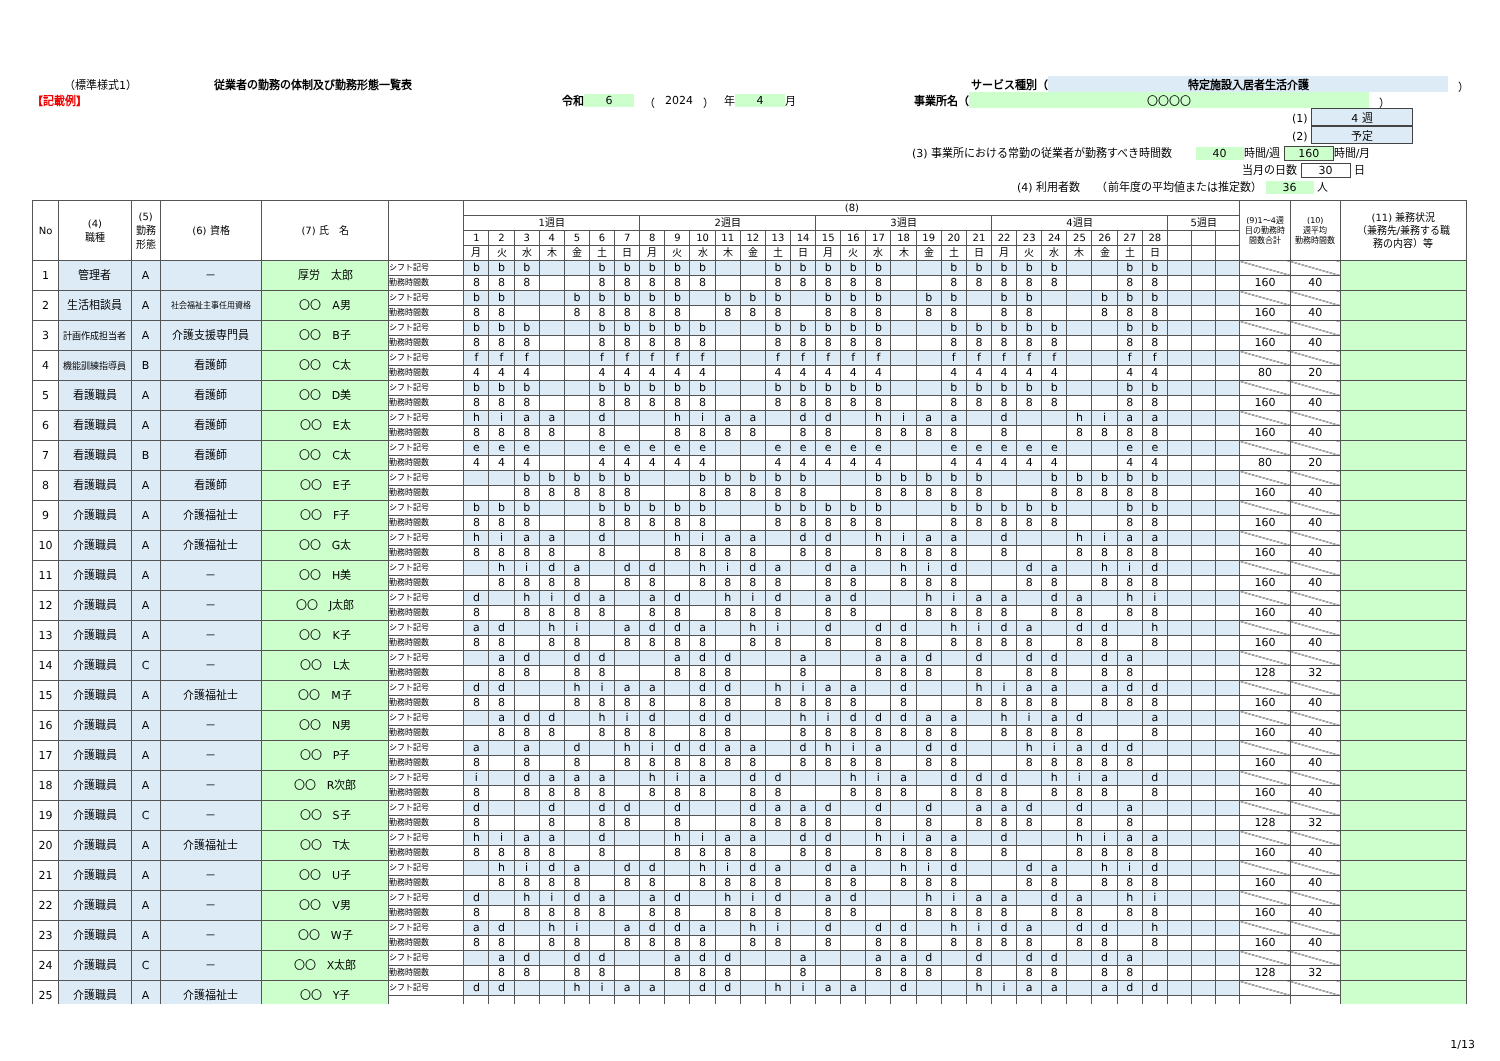（標準様式1） 従業者の勤務の体制及び勤務形態一覧表 サービス種別（ 特定施設入居者生活介護 ）
【記載例】 令和 6 （ 2024 ） 年 4 月 事業所名（ 〇〇〇〇 ）
(1) 4 週
(2) 予定
(3) 事業所における常勤の従業者が勤務すべき時間数 40 時間/週 160 時間/月
当月の日数 30 日
(4) 利用者数　　（前年度の平均値または推定数） 36 人
| No | (4) 職種 | (5) 勤務 形態 | (6) 資格 | (7) 氏 名 | | (8) | | | | | | | | | | | | | | | | | | | | | | | | | | | | | | | (9)1～4週 目の勤務時 間数合計 | (10) 週平均 勤務時間数 | (11) 兼務状況 （兼務先/兼務する職 務の内容）等 |
| --- | --- | --- | --- | --- | --- | --- | --- | --- | --- | --- | --- | --- | --- | --- | --- | --- | --- | --- | --- | --- | --- | --- | --- | --- | --- | --- | --- | --- | --- | --- | --- | --- | --- | --- | --- | --- | --- | --- | --- |
| | | | | | | 1週目 | | | | | | | 2週目 | | | | | | | 3週目 | | | | | | | 4週目 | | | | | | | 5週目 | | | | | |
| | | | | | | 1 | 2 | 3 | 4 | 5 | 6 | 7 | 8 | 9 | 10 | 11 | 12 | 13 | 14 | 15 | 16 | 17 | 18 | 19 | 20 | 21 | 22 | 23 | 24 | 25 | 26 | 27 | 28 | | | | | | |
| | | | | | | 月 | 火 | 水 | 木 | 金 | 土 | 日 | 月 | 火 | 水 | 木 | 金 | 土 | 日 | 月 | 火 | 水 | 木 | 金 | 土 | 日 | 月 | 火 | 水 | 木 | 金 | 土 | 日 | | | | | | |
| 1 | 管理者 | A | － | 厚労 太郎 | シフト記号 | b | b | b | | | b | b | b | b | b | | | b | b | b | b | b | | | b | b | b | b | b | | | b | b | | | | | | |
| | | | | | 勤務時間数 | 8 | 8 | 8 | | | 8 | 8 | 8 | 8 | 8 | | | 8 | 8 | 8 | 8 | 8 | | | 8 | 8 | 8 | 8 | 8 | | | 8 | 8 | | | | 160 | 40 | |
| 2 | 生活相談員 | A | 社会福祉主事任用資格 | 〇〇 A男 | シフト記号 | b | b | | | b | b | b | b | b | | b | b | b | | b | b | b | | b | b | | b | b | | | b | b | b | | | | | | |
| | | | | | 勤務時間数 | 8 | 8 | | | 8 | 8 | 8 | 8 | 8 | | 8 | 8 | 8 | | 8 | 8 | 8 | | 8 | 8 | | 8 | 8 | | | 8 | 8 | 8 | | | | 160 | 40 | |
| 3 | 計画作成担当者 | A | 介護支援専門員 | 〇〇 B子 | シフト記号 | b | b | b | | | b | b | b | b | b | | | b | b | b | b | b | | | b | b | b | b | b | | | b | b | | | | | | |
| | | | | | 勤務時間数 | 8 | 8 | 8 | | | 8 | 8 | 8 | 8 | 8 | | | 8 | 8 | 8 | 8 | 8 | | | 8 | 8 | 8 | 8 | 8 | | | 8 | 8 | | | | 160 | 40 | |
| 4 | 機能訓練指導員 | B | 看護師 | 〇〇 C太 | シフト記号 | f | f | f | | | f | f | f | f | f | | | f | f | f | f | f | | | f | f | f | f | f | | | f | f | | | | | | |
| | | | | | 勤務時間数 | 4 | 4 | 4 | | | 4 | 4 | 4 | 4 | 4 | | | 4 | 4 | 4 | 4 | 4 | | | 4 | 4 | 4 | 4 | 4 | | | 4 | 4 | | | | 80 | 20 | |
| 5 | 看護職員 | A | 看護師 | 〇〇 D美 | シフト記号 | b | b | b | | | b | b | b | b | b | | | b | b | b | b | b | | | b | b | b | b | b | | | b | b | | | | | | |
| | | | | | 勤務時間数 | 8 | 8 | 8 | | | 8 | 8 | 8 | 8 | 8 | | | 8 | 8 | 8 | 8 | 8 | | | 8 | 8 | 8 | 8 | 8 | | | 8 | 8 | | | | 160 | 40 | |
| 6 | 看護職員 | A | 看護師 | 〇〇 E太 | シフト記号 | h | i | a | a | | d | | | h | i | a | a | | d | d | | h | i | a | a | | d | | | h | i | a | a | | | | | | |
| | | | | | 勤務時間数 | 8 | 8 | 8 | 8 | | 8 | | | 8 | 8 | 8 | 8 | | 8 | 8 | | 8 | 8 | 8 | 8 | | 8 | | | 8 | 8 | 8 | 8 | | | | 160 | 40 | |
| 7 | 看護職員 | B | 看護師 | 〇〇 C太 | シフト記号 | e | e | e | | | e | e | e | e | e | | | e | e | e | e | e | | | e | e | e | e | e | | | e | e | | | | | | |
| | | | | | 勤務時間数 | 4 | 4 | 4 | | | 4 | 4 | 4 | 4 | 4 | | | 4 | 4 | 4 | 4 | 4 | | | 4 | 4 | 4 | 4 | 4 | | | 4 | 4 | | | | 80 | 20 | |
| 8 | 看護職員 | A | 看護師 | 〇〇 E子 | シフト記号 | | | b | b | b | b | b | | | b | b | b | b | b | | | b | b | b | b | b | | | b | b | b | b | b | | | | | | |
| | | | | | 勤務時間数 | | | 8 | 8 | 8 | 8 | 8 | | | 8 | 8 | 8 | 8 | 8 | | | 8 | 8 | 8 | 8 | 8 | | | 8 | 8 | 8 | 8 | 8 | | | | 160 | 40 | |
| 9 | 介護職員 | A | 介護福祉士 | 〇〇 F子 | シフト記号 | b | b | b | | | b | b | b | b | b | | | b | b | b | b | b | | | b | b | b | b | b | | | b | b | | | | | | |
| | | | | | 勤務時間数 | 8 | 8 | 8 | | | 8 | 8 | 8 | 8 | 8 | | | 8 | 8 | 8 | 8 | 8 | | | 8 | 8 | 8 | 8 | 8 | | | 8 | 8 | | | | 160 | 40 | |
| 10 | 介護職員 | A | 介護福祉士 | 〇〇 G太 | シフト記号 | h | i | a | a | | d | | | h | i | a | a | | d | d | | h | i | a | a | | d | | | h | i | a | a | | | | | | |
| | | | | | 勤務時間数 | 8 | 8 | 8 | 8 | | 8 | | | 8 | 8 | 8 | 8 | | 8 | 8 | | 8 | 8 | 8 | 8 | | 8 | | | 8 | 8 | 8 | 8 | | | | 160 | 40 | |
| 11 | 介護職員 | A | － | 〇〇 H美 | シフト記号 | | h | i | d | a | | d | d | | h | i | d | a | | d | a | | h | i | d | | | d | a | | h | i | d | | | | | | |
| | | | | | 勤務時間数 | | 8 | 8 | 8 | 8 | | 8 | 8 | | 8 | 8 | 8 | 8 | | 8 | 8 | | 8 | 8 | 8 | | | 8 | 8 | | 8 | 8 | 8 | | | | 160 | 40 | |
| 12 | 介護職員 | A | － | 〇〇 J太郎 | シフト記号 | d | | h | i | d | a | | a | d | | h | i | d | | a | d | | | h | i | a | a | | d | a | | h | i | | | | | | |
| | | | | | 勤務時間数 | 8 | | 8 | 8 | 8 | 8 | | 8 | 8 | | 8 | 8 | 8 | | 8 | 8 | | | 8 | 8 | 8 | 8 | | 8 | 8 | | 8 | 8 | | | | 160 | 40 | |
| 13 | 介護職員 | A | － | 〇〇 K子 | シフト記号 | a | d | | h | i | | a | d | d | a | | h | i | | d | | d | d | | h | i | d | a | | d | d | | h | | | | | | |
| | | | | | 勤務時間数 | 8 | 8 | | 8 | 8 | | 8 | 8 | 8 | 8 | | 8 | 8 | | 8 | | 8 | 8 | | 8 | 8 | 8 | 8 | | 8 | 8 | | 8 | | | | 160 | 40 | |
| 14 | 介護職員 | C | － | 〇〇 L太 | シフト記号 | | a | d | | d | d | | | a | d | d | | | a | | | a | a | d | | d | | d | d | | d | a | | | | | | | |
| | | | | | 勤務時間数 | | 8 | 8 | | 8 | 8 | | | 8 | 8 | 8 | | | 8 | | | 8 | 8 | 8 | | 8 | | 8 | 8 | | 8 | 8 | | | | | 128 | 32 | |
| 15 | 介護職員 | A | 介護福祉士 | 〇〇 M子 | シフト記号 | d | d | | | h | i | a | a | | d | d | | h | i | a | a | | d | | | h | i | a | a | | a | d | d | | | | | | |
| | | | | | 勤務時間数 | 8 | 8 | | | 8 | 8 | 8 | 8 | | 8 | 8 | | 8 | 8 | 8 | 8 | | 8 | | | 8 | 8 | 8 | 8 | | 8 | 8 | 8 | | | | 160 | 40 | |
| 16 | 介護職員 | A | － | 〇〇 N男 | シフト記号 | | a | d | d | | h | i | d | | d | d | | | h | i | d | d | d | a | a | | h | i | a | d | | | a | | | | | | |
| | | | | | 勤務時間数 | | 8 | 8 | 8 | | 8 | 8 | 8 | | 8 | 8 | | | 8 | 8 | 8 | 8 | 8 | 8 | 8 | | 8 | 8 | 8 | 8 | | | 8 | | | | 160 | 40 | |
| 17 | 介護職員 | A | － | 〇〇 P子 | シフト記号 | a | | a | | d | | h | i | d | d | a | a | | d | h | i | a | | d | d | | | h | i | a | d | d | | | | | | | |
| | | | | | 勤務時間数 | 8 | | 8 | | 8 | | 8 | 8 | 8 | 8 | 8 | 8 | | 8 | 8 | 8 | 8 | | 8 | 8 | | | 8 | 8 | 8 | 8 | 8 | | | | | 160 | 40 | |
| 18 | 介護職員 | A | － | 〇〇 R次郎 | シフト記号 | i | | d | a | a | a | | h | i | a | | d | d | | | h | i | a | | d | d | d | | h | i | a | | d | | | | | | |
| | | | | | 勤務時間数 | 8 | | 8 | 8 | 8 | 8 | | 8 | 8 | 8 | | 8 | 8 | | | 8 | 8 | 8 | | 8 | 8 | 8 | | 8 | 8 | 8 | | 8 | | | | 160 | 40 | |
| 19 | 介護職員 | C | － | 〇〇 S子 | シフト記号 | d | | | d | | d | d | | d | | | d | a | a | d | | d | | d | | a | a | d | | d | | a | | | | | | | |
| | | | | | 勤務時間数 | 8 | | | 8 | | 8 | 8 | | 8 | | | 8 | 8 | 8 | 8 | | 8 | | 8 | | 8 | 8 | 8 | | 8 | | 8 | | | | | 128 | 32 | |
| 20 | 介護職員 | A | 介護福祉士 | 〇〇 T太 | シフト記号 | h | i | a | a | | d | | | h | i | a | a | | d | d | | h | i | a | a | | d | | | h | i | a | a | | | | | | |
| | | | | | 勤務時間数 | 8 | 8 | 8 | 8 | | 8 | | | 8 | 8 | 8 | 8 | | 8 | 8 | | 8 | 8 | 8 | 8 | | 8 | | | 8 | 8 | 8 | 8 | | | | 160 | 40 | |
| 21 | 介護職員 | A | － | 〇〇 U子 | シフト記号 | | h | i | d | a | | d | d | | h | i | d | a | | d | a | | h | i | d | | | d | a | | h | i | d | | | | | | |
| | | | | | 勤務時間数 | | 8 | 8 | 8 | 8 | | 8 | 8 | | 8 | 8 | 8 | 8 | | 8 | 8 | | 8 | 8 | 8 | | | 8 | 8 | | 8 | 8 | 8 | | | | 160 | 40 | |
| 22 | 介護職員 | A | － | 〇〇 V男 | シフト記号 | d | | h | i | d | a | | a | d | | h | i | d | | a | d | | | h | i | a | a | | d | a | | h | i | | | | | | |
| | | | | | 勤務時間数 | 8 | | 8 | 8 | 8 | 8 | | 8 | 8 | | 8 | 8 | 8 | | 8 | 8 | | | 8 | 8 | 8 | 8 | | 8 | 8 | | 8 | 8 | | | | 160 | 40 | |
| 23 | 介護職員 | A | － | 〇〇 W子 | シフト記号 | a | d | | h | i | | a | d | d | a | | h | i | | d | | d | d | | h | i | d | a | | d | d | | h | | | | | | |
| | | | | | 勤務時間数 | 8 | 8 | | 8 | 8 | | 8 | 8 | 8 | 8 | | 8 | 8 | | 8 | | 8 | 8 | | 8 | 8 | 8 | 8 | | 8 | 8 | | 8 | | | | 160 | 40 | |
| 24 | 介護職員 | C | － | 〇〇 X太郎 | シフト記号 | | a | d | | d | d | | | a | d | d | | | a | | | a | a | d | | d | | d | d | | d | a | | | | | | | |
| | | | | | 勤務時間数 | | 8 | 8 | | 8 | 8 | | | 8 | 8 | 8 | | | 8 | | | 8 | 8 | 8 | | 8 | | 8 | 8 | | 8 | 8 | | | | | 128 | 32 | |
| 25 | 介護職員 | A | 介護福祉士 | 〇〇 Y子 | シフト記号 | d | d | | | h | i | a | a | | d | d | | h | i | a | a | | d | | | h | i | a | a | | a | d | d | | | | | | |
1/13